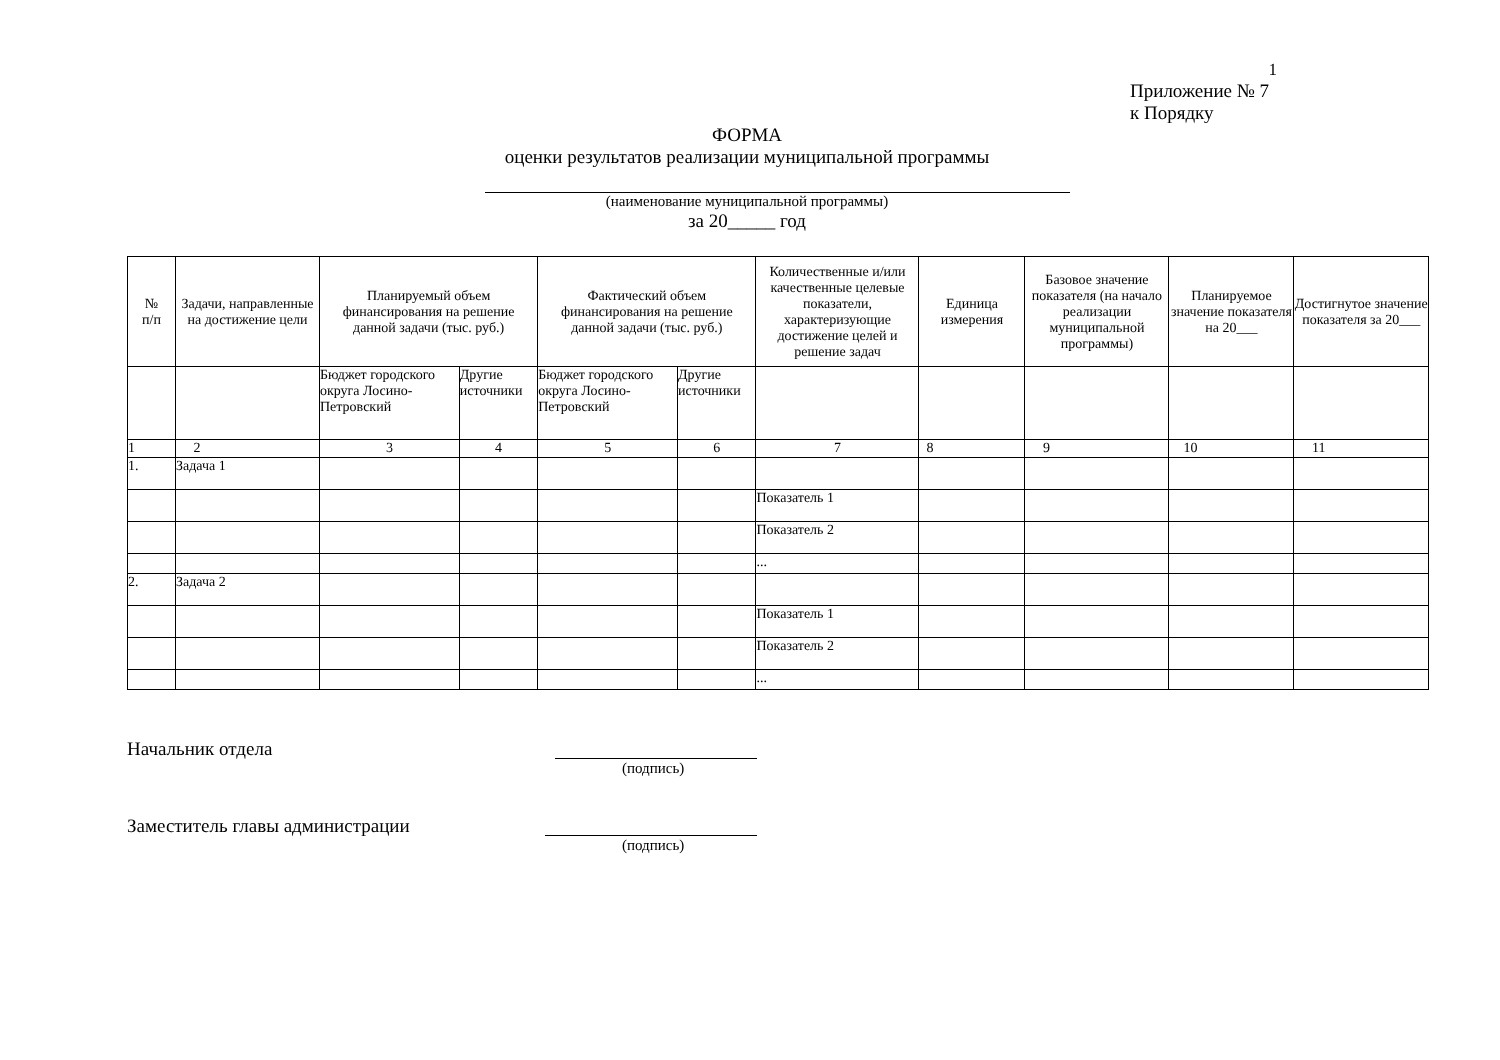1
Приложение № 7
к Порядку
ФОРМА
оценки результатов реализации муниципальной программы
(наименование муниципальной программы)
за 20_____ год
| № п/п | Задачи, направленные на достижение цели | Планируемый объем финансирования на решение данной задачи (тыс. руб.) | | Фактический объем финансирования на решение данной задачи (тыс. руб.) | | Количественные и/или качественные целевые показатели, характеризующие достижение целей и решение задач | Единица измерения | Базовое значение показателя (на начало реализации муниципальной программы) | Планируемое значение показателя на 20___ | Достигнутое значение показателя за 20___ |
| --- | --- | --- | --- | --- | --- | --- | --- | --- | --- | --- |
| | | Бюджет городского округа Лосино-Петровский | Другие источники | Бюджет городского округа Лосино-Петровский | Другие источники | | | | | |
| 1 | 2 | 3 | 4 | 5 | 6 | 7 | 8 | 9 | 10 | 11 |
| 1. | Задача 1 | | | | | | | | | |
| | | | | | | Показатель 1 | | | | |
| | | | | | | Показатель 2 | | | | |
| | | | | | | ... | | | | |
| 2. | Задача 2 | | | | | | | | | |
| | | | | | | Показатель 1 | | | | |
| | | | | | | Показатель 2 | | | | |
| | | | | | | ... | | | | |
Начальник отдела
(подпись)
Заместитель главы администрации
(подпись)